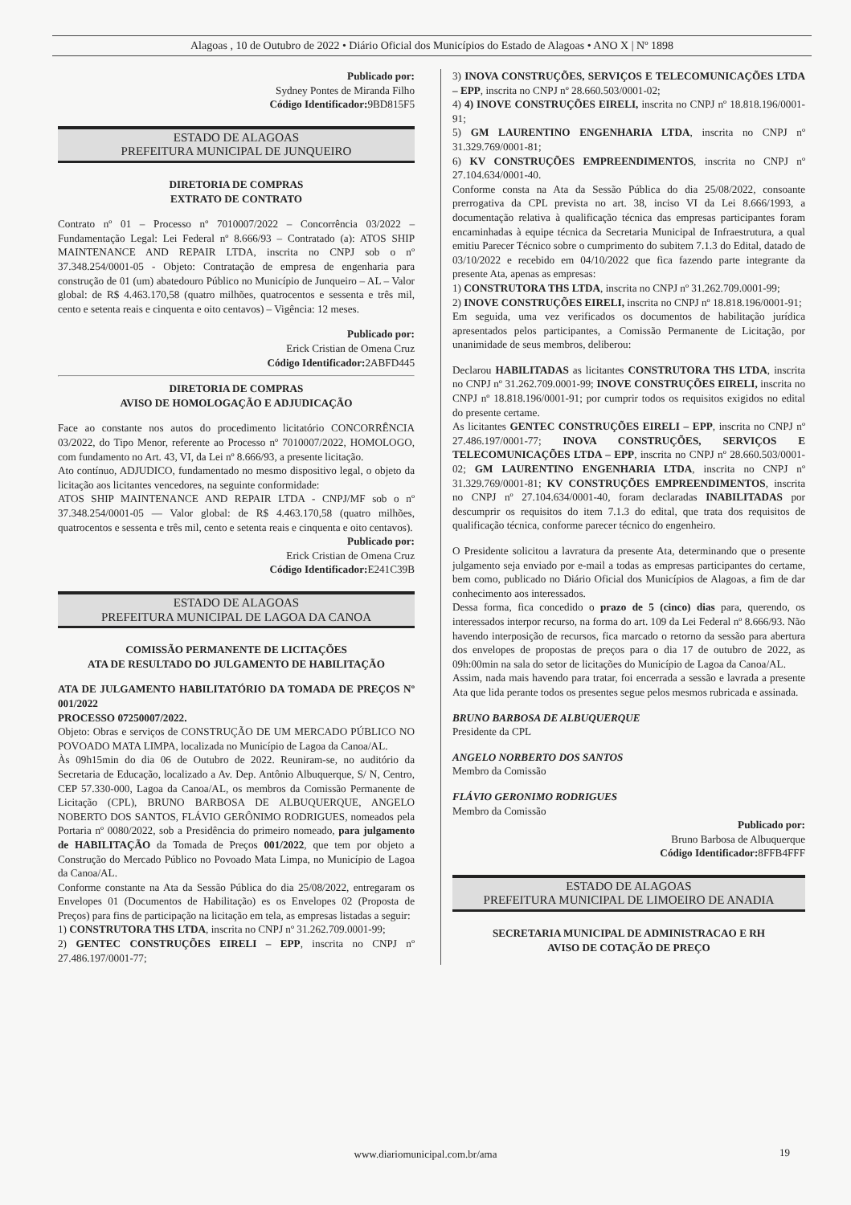Alagoas , 10 de Outubro de 2022 • Diário Oficial dos Municípios do Estado de Alagoas • ANO X | Nº 1898
Publicado por:
Sydney Pontes de Miranda Filho
Código Identificador: 9BD815F5
ESTADO DE ALAGOAS
PREFEITURA MUNICIPAL DE JUNQUEIRO
DIRETORIA DE COMPRAS
EXTRATO DE CONTRATO
Contrato nº 01 – Processo nº 7010007/2022 – Concorrência 03/2022 – Fundamentação Legal: Lei Federal nº 8.666/93 – Contratado (a): ATOS SHIP MAINTENANCE AND REPAIR LTDA, inscrita no CNPJ sob o nº 37.348.254/0001-05 - Objeto: Contratação de empresa de engenharia para construção de 01 (um) abatedouro Público no Município de Junqueiro – AL – Valor global: de R$ 4.463.170,58 (quatro milhões, quatrocentos e sessenta e três mil, cento e setenta reais e cinquenta e oito centavos) – Vigência: 12 meses.
Publicado por:
Erick Cristian de Omena Cruz
Código Identificador: 2ABFD445
DIRETORIA DE COMPRAS
AVISO DE HOMOLOGAÇÃO E ADJUDICAÇÃO
Face ao constante nos autos do procedimento licitatório CONCORRÊNCIA 03/2022, do Tipo Menor, referente ao Processo nº 7010007/2022, HOMOLOGO, com fundamento no Art. 43, VI, da Lei nº 8.666/93, a presente licitação.
Ato contínuo, ADJUDICO, fundamentado no mesmo dispositivo legal, o objeto da licitação aos licitantes vencedores, na seguinte conformidade:
ATOS SHIP MAINTENANCE AND REPAIR LTDA - CNPJ/MF sob o nº 37.348.254/0001-05 — Valor global: de R$ 4.463.170,58 (quatro milhões, quatrocentos e sessenta e três mil, cento e setenta reais e cinquenta e oito centavos).
Publicado por:
Erick Cristian de Omena Cruz
Código Identificador: E241C39B
ESTADO DE ALAGOAS
PREFEITURA MUNICIPAL DE LAGOA DA CANOA
COMISSÃO PERMANENTE DE LICITAÇÕES
ATA DE RESULTADO DO JULGAMENTO DE HABILITAÇÃO
ATA DE JULGAMENTO HABILITATÓRIO DA TOMADA DE PREÇOS Nº 001/2022
PROCESSO 07250007/2022.
Objeto: Obras e serviços de CONSTRUÇÃO DE UM MERCADO PÚBLICO NO POVOADO MATA LIMPA, localizada no Município de Lagoa da Canoa/AL.
Às 09h15min do dia 06 de Outubro de 2022. Reuniram-se, no auditório da Secretaria de Educação, localizado a Av. Dep. Antônio Albuquerque, S/ N, Centro, CEP 57.330-000, Lagoa da Canoa/AL, os membros da Comissão Permanente de Licitação (CPL), BRUNO BARBOSA DE ALBUQUERQUE, ANGELO NOBERTO DOS SANTOS, FLÁVIO GERÔNIMO RODRIGUES, nomeados pela Portaria nº 0080/2022, sob a Presidência do primeiro nomeado, para julgamento de HABILITAÇÃO da Tomada de Preços 001/2022, que tem por objeto a Construção do Mercado Público no Povoado Mata Limpa, no Município de Lagoa da Canoa/AL.
Conforme constante na Ata da Sessão Pública do dia 25/08/2022, entregaram os Envelopes 01 (Documentos de Habilitação) es os Envelopes 02 (Proposta de Preços) para fins de participação na licitação em tela, as empresas listadas a seguir:
1) CONSTRUTORA THS LTDA, inscrita no CNPJ nº 31.262.709.0001-99;
2) GENTEC CONSTRUÇÕES EIRELI – EPP, inscrita no CNPJ nº 27.486.197/0001-77;
3) INOVA CONSTRUÇÕES, SERVIÇOS E TELECOMUNICAÇÕES LTDA – EPP, inscrita no CNPJ nº 28.660.503/0001-02;
4) 4) INOVE CONSTRUÇÕES EIRELI, inscrita no CNPJ nº 18.818.196/0001-91;
5) GM LAURENTINO ENGENHARIA LTDA, inscrita no CNPJ nº 31.329.769/0001-81;
6) KV CONSTRUÇÕES EMPREENDIMENTOS, inscrita no CNPJ nº 27.104.634/0001-40.
Conforme consta na Ata da Sessão Pública do dia 25/08/2022, consoante prerrogativa da CPL prevista no art. 38, inciso VI da Lei 8.666/1993, a documentação relativa à qualificação técnica das empresas participantes foram encaminhadas à equipe técnica da Secretaria Municipal de Infraestrutura, a qual emitiu Parecer Técnico sobre o cumprimento do subitem 7.1.3 do Edital, datado de 03/10/2022 e recebido em 04/10/2022 que fica fazendo parte integrante da presente Ata, apenas as empresas:
1) CONSTRUTORA THS LTDA, inscrita no CNPJ nº 31.262.709.0001-99;
2) INOVE CONSTRUÇÕES EIRELI, inscrita no CNPJ nº 18.818.196/0001-91;
Em seguida, uma vez verificados os documentos de habilitação jurídica apresentados pelos participantes, a Comissão Permanente de Licitação, por unanimidade de seus membros, deliberou:
Declarou HABILITADAS as licitantes CONSTRUTORA THS LTDA, inscrita no CNPJ nº 31.262.709.0001-99; INOVE CONSTRUÇÕES EIRELI, inscrita no CNPJ nº 18.818.196/0001-91; por cumprir todos os requisitos exigidos no edital do presente certame.
As licitantes GENTEC CONSTRUÇÕES EIRELI – EPP, inscrita no CNPJ nº 27.486.197/0001-77; INOVA CONSTRUÇÕES, SERVIÇOS E TELECOMUNICAÇÕES LTDA – EPP, inscrita no CNPJ nº 28.660.503/0001-02; GM LAURENTINO ENGENHARIA LTDA, inscrita no CNPJ nº 31.329.769/0001-81; KV CONSTRUÇÕES EMPREENDIMENTOS, inscrita no CNPJ nº 27.104.634/0001-40, foram declaradas INABILITADAS por descumprir os requisitos do item 7.1.3 do edital, que trata dos requisitos de qualificação técnica, conforme parecer técnico do engenheiro.
O Presidente solicitou a lavratura da presente Ata, determinando que o presente julgamento seja enviado por e-mail a todas as empresas participantes do certame, bem como, publicado no Diário Oficial dos Municípios de Alagoas, a fim de dar conhecimento aos interessados.
Dessa forma, fica concedido o prazo de 5 (cinco) dias para, querendo, os interessados interpor recurso, na forma do art. 109 da Lei Federal nº 8.666/93. Não havendo interposição de recursos, fica marcado o retorno da sessão para abertura dos envelopes de propostas de preços para o dia 17 de outubro de 2022, as 09h:00min na sala do setor de licitações do Município de Lagoa da Canoa/AL.
Assim, nada mais havendo para tratar, foi encerrada a sessão e lavrada a presente Ata que lida perante todos os presentes segue pelos mesmos rubricada e assinada.
BRUNO BARBOSA DE ALBUQUERQUE
Presidente da CPL
ANGELO NORBERTO DOS SANTOS
Membro da Comissão
FLÁVIO GERONIMO RODRIGUES
Membro da Comissão
Publicado por:
Bruno Barbosa de Albuquerque
Código Identificador: 8FFB4FFF
ESTADO DE ALAGOAS
PREFEITURA MUNICIPAL DE LIMOEIRO DE ANADIA
SECRETARIA MUNICIPAL DE ADMINISTRACAO E RH
AVISO DE COTAÇÃO DE PREÇO
www.diariomunicipal.com.br/ama 19